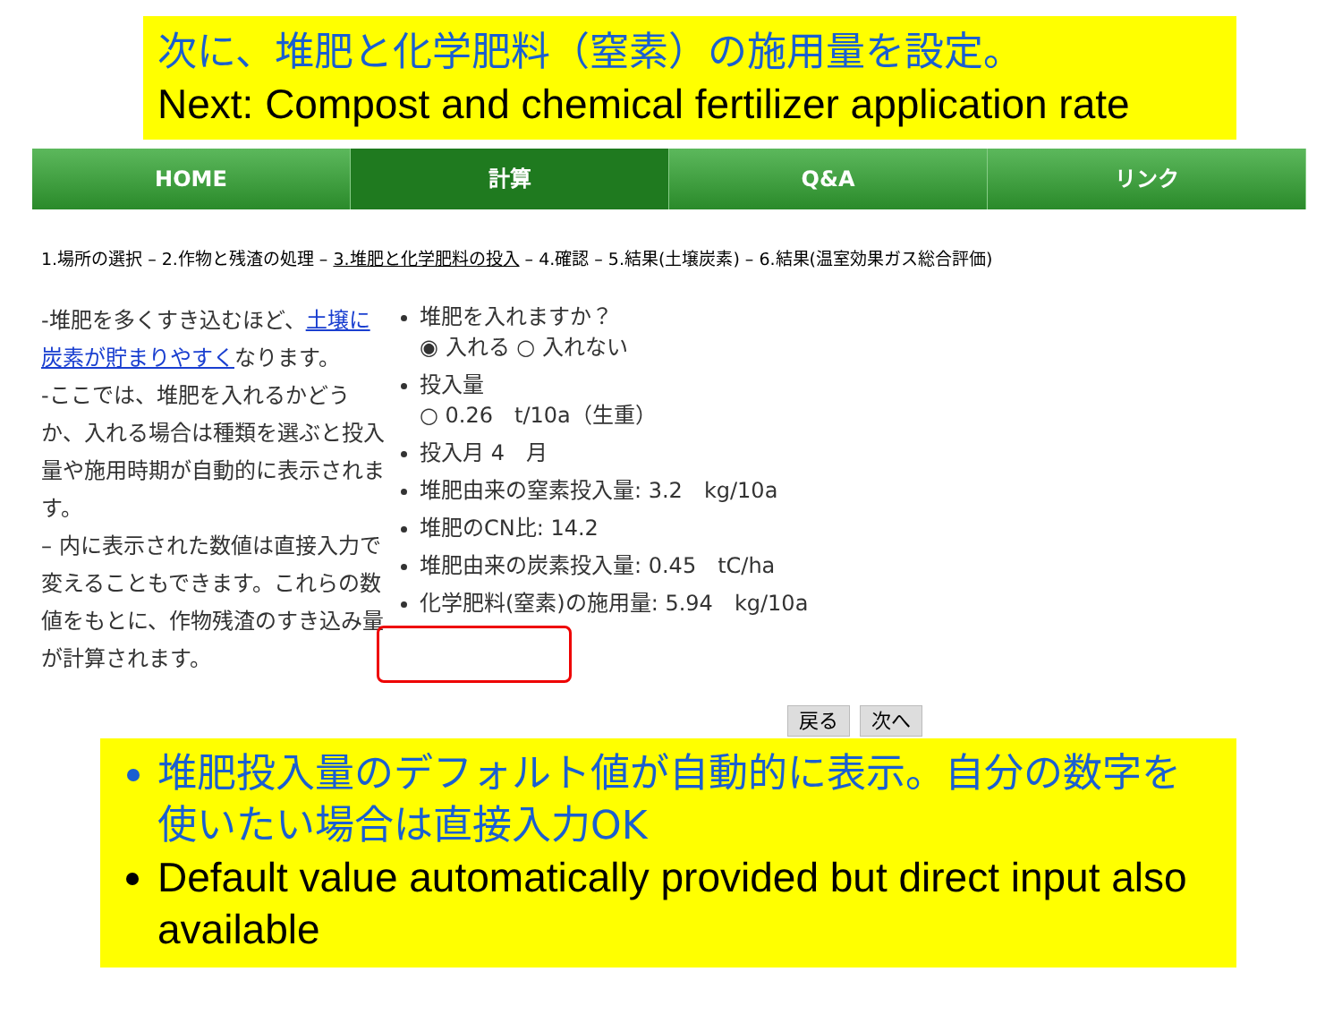次に、堆肥と化学肥料（窒素）の施用量を設定。
Next: Compost and chemical fertilizer application rate
HOME 計算 Q&A リンク
1.場所の選択 – 2.作物と残渣の処理 – 3.堆肥と化学肥料の投入 – 4.確認 – 5.結果(土壌炭素) – 6.結果(温室効果ガス総合評価)
-堆肥を多くすき込むほど、土壌に炭素が貯まりやすくなります。
-ここでは、堆肥を入れるかどうか、入れる場合は種類を選ぶと投入量や施用時期が自動的に表示されます。
– 内に表示された数値は直接入力で変えることもできます。これらの数値をもとに、作物残渣のすき込み量が計算されます。
堆肥を入れますか？
◉ 入れる ○ 入れない
投入量
○ 0.26　t/10a（生重）
投入月 4　月
堆肥由来の窒素投入量: 3.2　kg/10a
堆肥のCN比: 14.2
堆肥由来の炭素投入量: 0.45　tC/ha
化学肥料(窒素)の施用量: 5.94　kg/10a
戻る 次へ
堆肥投入量のデフォルト値が自動的に表示。自分の数字を使いたい場合は直接入力OK
Default value automatically provided but direct input also available